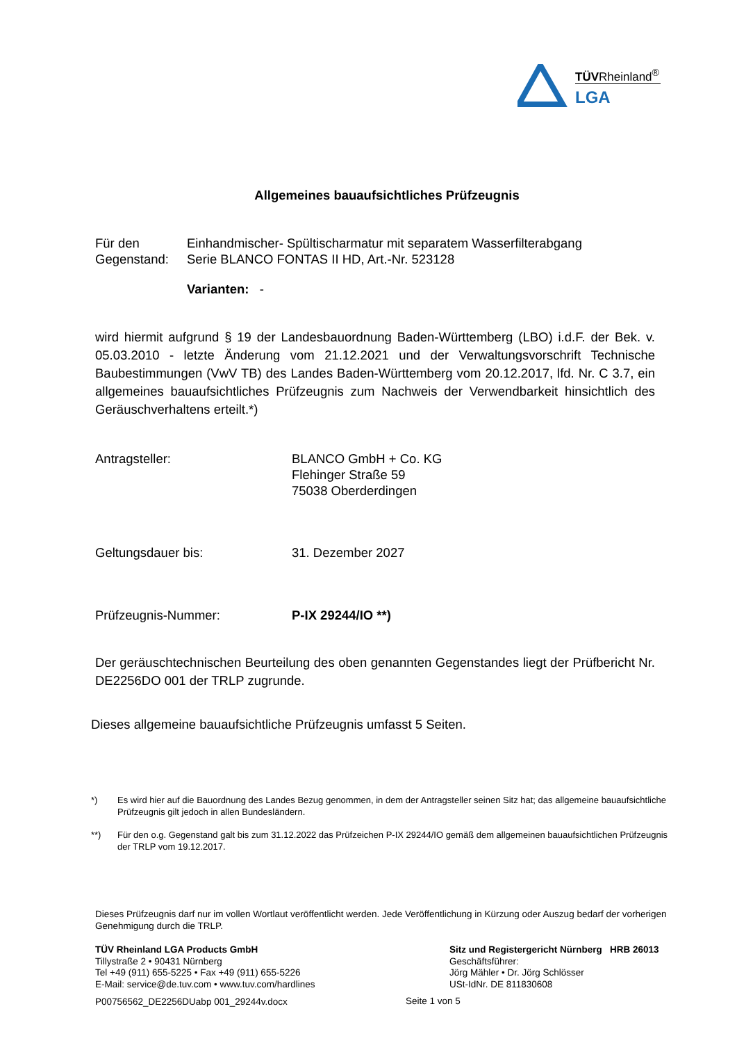TÜVRheinland<sup>®</sup>
LGA
Allgemeines bauaufsichtliches Prüfzeugnis
Für den Gegenstand:
Einhandmischer- Spültischarmatur mit separatem Wasserfilterabgang
Serie BLANCO FONTAS II HD, Art.-Nr. 523128
Varianten: -
wird hiermit aufgrund § 19 der Landesbauordnung Baden-Württemberg (LBO) i.d.F. der Bek. v. 05.03.2010 - letzte Änderung vom 21.12.2021 und der Verwaltungsvorschrift Technische Baubestimmungen (VwV TB) des Landes Baden-Württemberg vom 20.12.2017, lfd. Nr. C 3.7, ein allgemeines bauaufsichtliches Prüfzeugnis zum Nachweis der Verwendbarkeit hinsichtlich des Geräuschverhaltens erteilt.*)
Antragsteller: BLANCO GmbH + Co. KG
Flehinger Straße 59
75038 Oberderdingen
Geltungsdauer bis: 31. Dezember 2027
Prüfzeugnis-Nummer: P-IX 29244/IO **)
Der geräuschtechnischen Beurteilung des oben genannten Gegenstandes liegt der Prüfbericht Nr. DE2256DO 001 der TRLP zugrunde.
Dieses allgemeine bauaufsichtliche Prüfzeugnis umfasst 5 Seiten.
*) Es wird hier auf die Bauordnung des Landes Bezug genommen, in dem der Antragsteller seinen Sitz hat; das allgemeine bauaufsichtliche Prüfzeugnis gilt jedoch in allen Bundesländern.
**) Für den o.g. Gegenstand galt bis zum 31.12.2022 das Prüfzeichen P-IX 29244/IO gemäß dem allgemeinen bauaufsichtlichen Prüfzeugnis der TRLP vom 19.12.2017.
Dieses Prüfzeugnis darf nur im vollen Wortlaut veröffentlicht werden. Jede Veröffentlichung in Kürzung oder Auszug bedarf der vorherigen Genehmigung durch die TRLP.
TÜV Rheinland LGA Products GmbH
Tillystraße 2 • 90431 Nürnberg
Tel +49 (911) 655-5225 • Fax +49 (911) 655-5226
E-Mail: service@de.tuv.com • www.tuv.com/hardlines
Sitz und Registergericht Nürnberg HRB 26013
Geschäftsführer:
Jörg Mähler • Dr. Jörg Schlösser
USt-IdNr. DE 811830608
P00756562_DE2256DUabp 001_29244v.docx
Seite 1 von 5